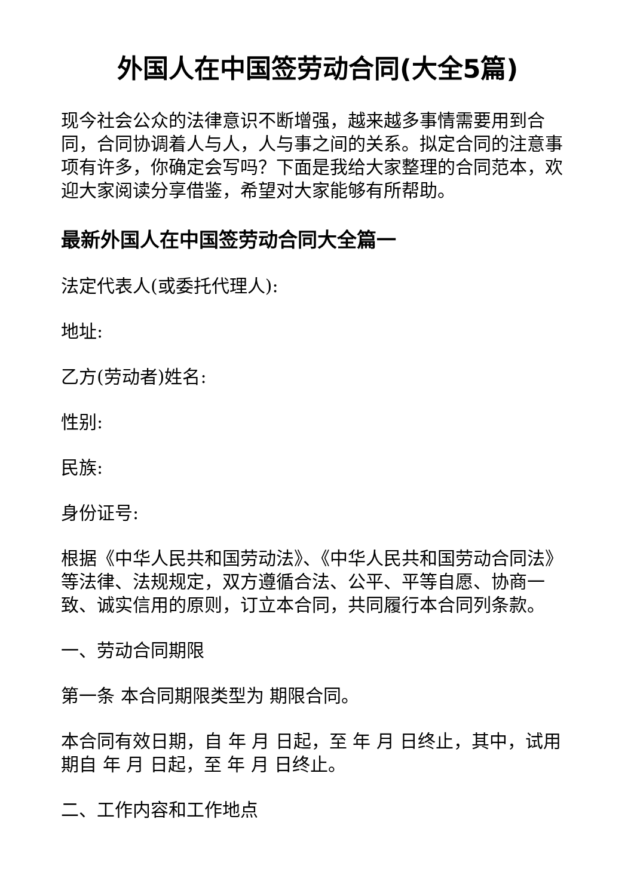外国人在中国签劳动合同(大全5篇)
现今社会公众的法律意识不断增强，越来越多事情需要用到合同，合同协调着人与人，人与事之间的关系。拟定合同的注意事项有许多，你确定会写吗？下面是我给大家整理的合同范本，欢迎大家阅读分享借鉴，希望对大家能够有所帮助。
最新外国人在中国签劳动合同大全篇一
法定代表人(或委托代理人):
地址:
乙方(劳动者)姓名:
性别:
民族:
身份证号:
根据《中华人民共和国劳动法》、《中华人民共和国劳动合同法》等法律、法规规定，双方遵循合法、公平、平等自愿、协商一致、诚实信用的原则，订立本合同，共同履行本合同列条款。
一、劳动合同期限
第一条 本合同期限类型为 期限合同。
本合同有效日期，自 年 月 日起，至 年 月 日终止，其中，试用期自 年 月 日起，至 年 月 日终止。
二、工作内容和工作地点